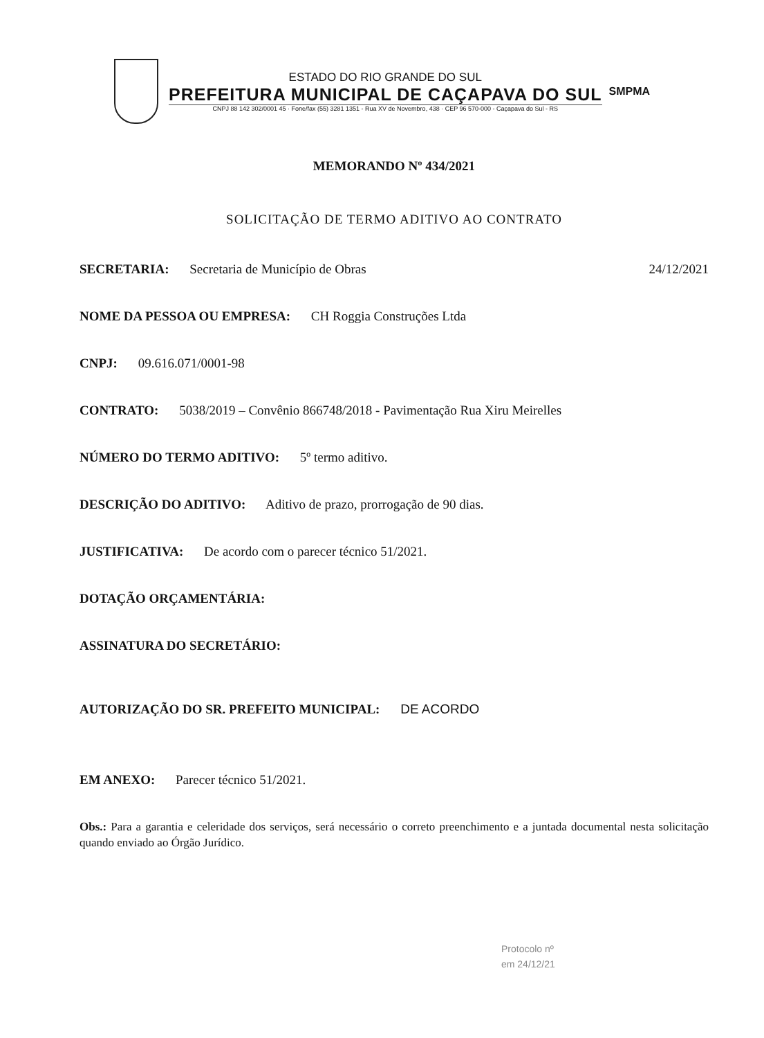ESTADO DO RIO GRANDE DO SUL
PREFEITURA MUNICIPAL DE CAÇAPAVA DO SUL
CNPJ 88 142 302/0001 45 · Fone/fax (55) 3281 1351 - Rua XV de Novembro, 438 · CEP 96 570-000 - Caçapava do Sul - RS
SMPMA
MEMORANDO Nº 434/2021
SOLICITAÇÃO DE TERMO ADITIVO AO CONTRATO
SECRETARIA: Secretaria de Município de Obras 24/12/2021
NOME DA PESSOA OU EMPRESA: CH Roggia Construções Ltda
CNPJ: 09.616.071/0001-98
CONTRATO: 5038/2019 – Convênio 866748/2018 - Pavimentação Rua Xiru Meirelles
NÚMERO DO TERMO ADITIVO: 5º termo aditivo.
DESCRIÇÃO DO ADITIVO: Aditivo de prazo, prorrogação de 90 dias.
JUSTIFICATIVA: De acordo com o parecer técnico 51/2021.
DOTAÇÃO ORÇAMENTÁRIA:
ASSINATURA DO SECRETÁRIO:
AUTORIZAÇÃO DO SR. PREFEITO MUNICIPAL: DE ACORDO
EM ANEXO: Parecer técnico 51/2021.
Obs.: Para a garantia e celeridade dos serviços, será necessário o correto preenchimento e a juntada documental nesta solicitação quando enviado ao Órgão Jurídico.
Protocolo nº
em 24/12/21